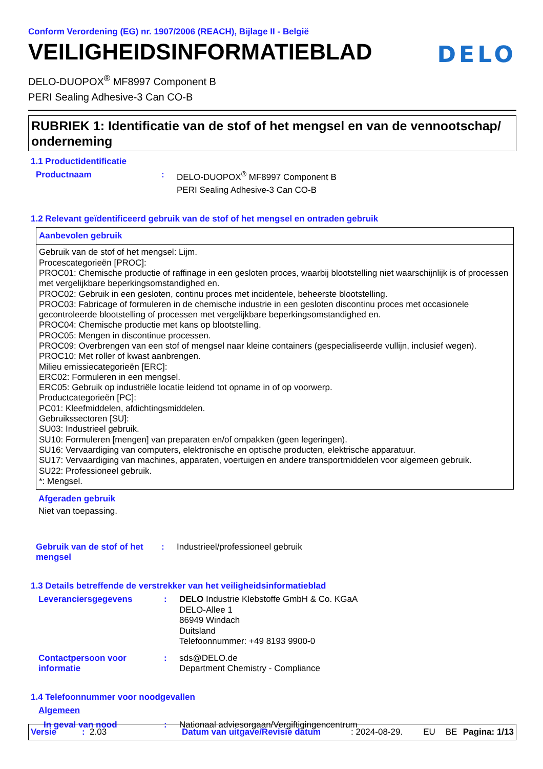Conform Verordening (EG) nr. 1907/2006 (REACH), Bijlage II - België
VEILIGHEIDSINFORMATIEBLAD
DELO
DELO-DUOPOX<sup>®</sup> MF8997 Component B
PERI Sealing Adhesive-3 Can CO-B
RUBRIEK 1: Identificatie van de stof of het mengsel en van de vennootschap/ onderneming
1.1 Productidentificatie
Productnaam : DELO-DUOPOX<sup>®</sup> MF8997 Component B
PERI Sealing Adhesive-3 Can CO-B
1.2 Relevant geïdentificeerd gebruik van de stof of het mengsel en ontraden gebruik
Aanbevolen gebruik
Gebruik van de stof of het mengsel: Lijm.
Procescategorieën [PROC]:
PROC01: Chemische productie of raffinage in een gesloten proces, waarbij blootstelling niet waarschijnlijk is of processen met vergelijkbare beperkingsomstandighed en.
PROC02: Gebruik in een gesloten, continu proces met incidentele, beheerste blootstelling.
PROC03: Fabricage of formuleren in de chemische industrie in een gesloten discontinu proces met occasionele gecontroleerde blootstelling of processen met vergelijkbare beperkingsomstandighed en.
PROC04: Chemische productie met kans op blootstelling.
PROC05: Mengen in discontinue processen.
PROC09: Overbrengen van een stof of mengsel naar kleine containers (gespecialiseerde vullijn, inclusief wegen).
PROC10: Met roller of kwast aanbrengen.
Milieu emissiecategorieën [ERC]:
ERC02: Formuleren in een mengsel.
ERC05: Gebruik op industriële locatie leidend tot opname in of op voorwerp.
Productcategorieën [PC]:
PC01: Kleefmiddelen, afdichtingsmiddelen.
Gebruikssectoren [SU]:
SU03: Industrieel gebruik.
SU10: Formuleren [mengen] van preparaten en/of ompakken (geen legeringen).
SU16: Vervaardiging van computers, elektronische en optische producten, elektrische apparatuur.
SU17: Vervaardiging van machines, apparaten, voertuigen en andere transportmiddelen voor algemeen gebruik.
SU22: Professioneel gebruik.
*: Mengsel.
Afgeraden gebruik
Niet van toepassing.
Gebruik van de stof of het mengsel
: Industrieel/professioneel gebruik
1.3 Details betreffende de verstrekker van het veiligheidsinformatieblad
Leveranciersgegevens : DELO Industrie Klebstoffe GmbH & Co. KGaA
DELO-Allee 1
86949 Windach
Duitsland
Telefoonnummer: +49 8193 9900-0
Contactpersoon voor informatie
: sds@DELO.de
Department Chemistry - Compliance
1.4 Telefoonnummer voor noodgevallen
Algemeen
In geval van nood : Nationaal adviesorgaan/Vergiftigingencentrum
Versie: 2.03 Datum van uitgave/Revisie datum: 2024-08-29. EU BE Pagina: 1/13